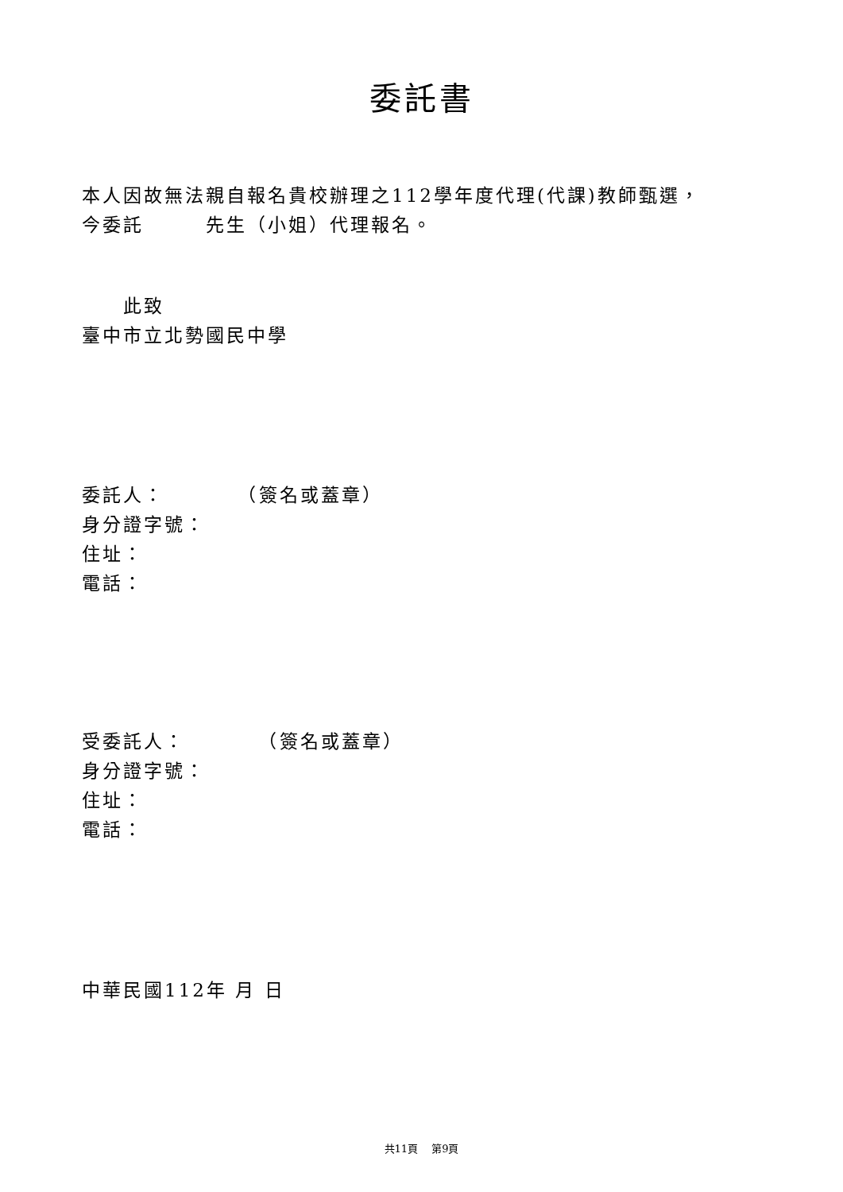委託書
本人因故無法親自報名貴校辦理之112學年度代理(代課)教師甄選，
今委託　　　先生（小姐）代理報名。
　　此致
臺中市立北勢國民中學
委託人：　　　　（簽名或蓋章）
身分證字號：
住址：
電話：
受委託人：　　　　（簽名或蓋章）
身分證字號：
住址：
電話：
中華民國112年 月 日
共11頁　 第9頁